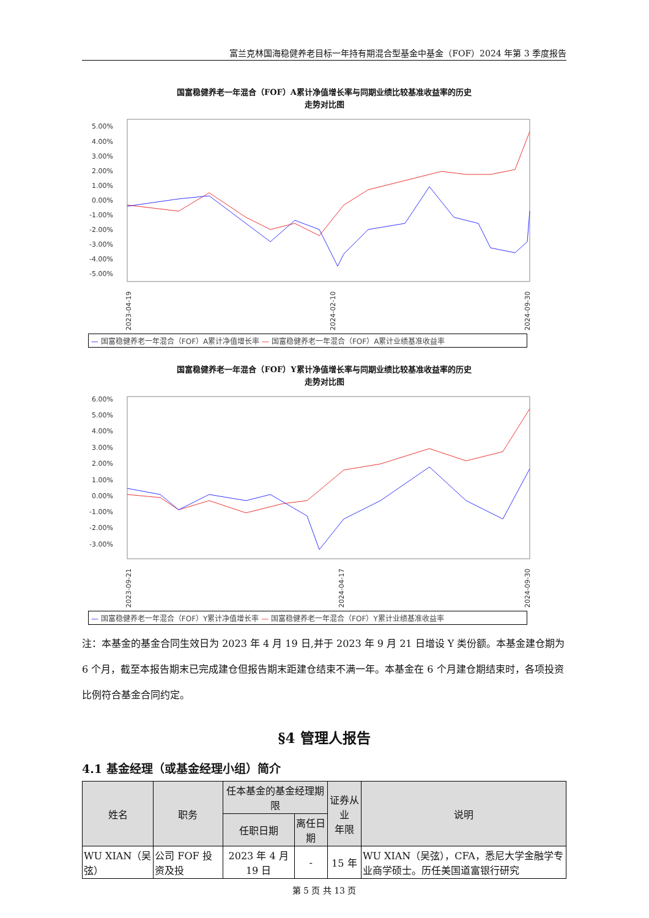富兰克林国海稳健养老目标一年持有期混合型基金中基金（FOF）2024 年第 3 季度报告
国富稳健养老一年混合（FOF）A累计净值增长率与同期业绩比较基准收益率的历史
走势对比图
5.00%
4.00%
3.00%
2.00%
1.00%
0.00%
-1.00%
-2.00%
-3.00%
-4.00%
-5.00%
2023-04-19
2024-02-10
2024-09-30
— 国富稳健养老一年混合（FOF）A累计净值增长率 — 国富稳健养老一年混合（FOF）A累计业绩基准收益率
国富稳健养老一年混合（FOF）Y累计净值增长率与同期业绩比较基准收益率的历史
走势对比图
6.00%
5.00%
4.00%
3.00%
2.00%
1.00%
0.00%
-1.00%
-2.00%
-3.00%
2023-09-21
2024-04-17
2024-09-30
— 国富稳健养老一年混合（FOF）Y累计净值增长率 — 国富稳健养老一年混合（FOF）Y累计业绩基准收益率
注：本基金的基金合同生效日为 2023 年 4 月 19 日,并于 2023 年 9 月 21 日增设 Y 类份额。本基金建仓期为 6 个月，截至本报告期末已完成建仓但报告期末距建仓结束不满一年。本基金在 6 个月建仓期结束时，各项投资比例符合基金合同约定。
§4 管理人报告
4.1 基金经理（或基金经理小组）简介
| 姓名 | 职务 | 任本基金的基金经理期限 | | 证券从业 年限 | 说明 |
| --- | --- | --- | --- | --- | --- |
| | | 任职日期 | 离任日期 | | |
| WU XIAN（吴弦） | 公司 FOF 投资及投 | 2023 年 4 月 19 日 | - | 15 年 | WU XIAN（吴弦），CFA，悉尼大学金融学专业商学硕士。历任美国道富银行研究 |
第 5 页 共 13 页